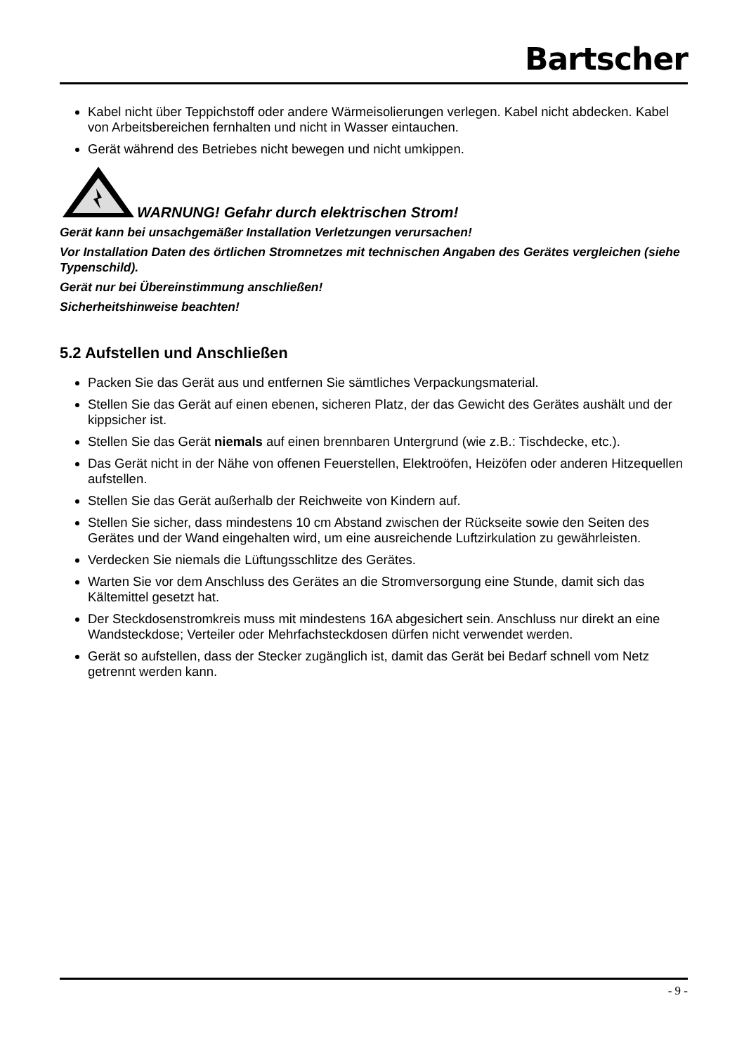Bartscher
Kabel nicht über Teppichstoff oder andere Wärmeisolierungen verlegen. Kabel nicht abdecken. Kabel von Arbeitsbereichen fernhalten und nicht in Wasser eintauchen.
Gerät während des Betriebes nicht bewegen und nicht umkippen.
WARNUNG! Gefahr durch elektrischen Strom!
Gerät kann bei unsachgemäßer Installation Verletzungen verursachen!
Vor Installation Daten des örtlichen Stromnetzes mit technischen Angaben des Gerätes vergleichen (siehe Typenschild).
Gerät nur bei Übereinstimmung anschließen!
Sicherheitshinweise beachten!
5.2 Aufstellen und Anschließen
Packen Sie das Gerät aus und entfernen Sie sämtliches Verpackungsmaterial.
Stellen Sie das Gerät auf einen ebenen, sicheren Platz, der das Gewicht des Gerätes aushält und der kippsicher ist.
Stellen Sie das Gerät niemals auf einen brennbaren Untergrund (wie z.B.: Tischdecke, etc.).
Das Gerät nicht in der Nähe von offenen Feuerstellen, Elektroöfen, Heizöfen oder anderen Hitzequellen aufstellen.
Stellen Sie das Gerät außerhalb der Reichweite von Kindern auf.
Stellen Sie sicher, dass mindestens 10 cm Abstand zwischen der Rückseite sowie den Seiten des Gerätes und der Wand eingehalten wird, um eine ausreichende Luftzirkulation zu gewährleisten.
Verdecken Sie niemals die Lüftungsschlitze des Gerätes.
Warten Sie vor dem Anschluss des Gerätes an die Stromversorgung eine Stunde, damit sich das Kältemittel gesetzt hat.
Der Steckdosenstromkreis muss mit mindestens 16A abgesichert sein. Anschluss nur direkt an eine Wandsteckdose; Verteiler oder Mehrfachsteckdosen dürfen nicht verwendet werden.
Gerät so aufstellen, dass der Stecker zugänglich ist, damit das Gerät bei Bedarf schnell vom Netz getrennt werden kann.
- 9 -